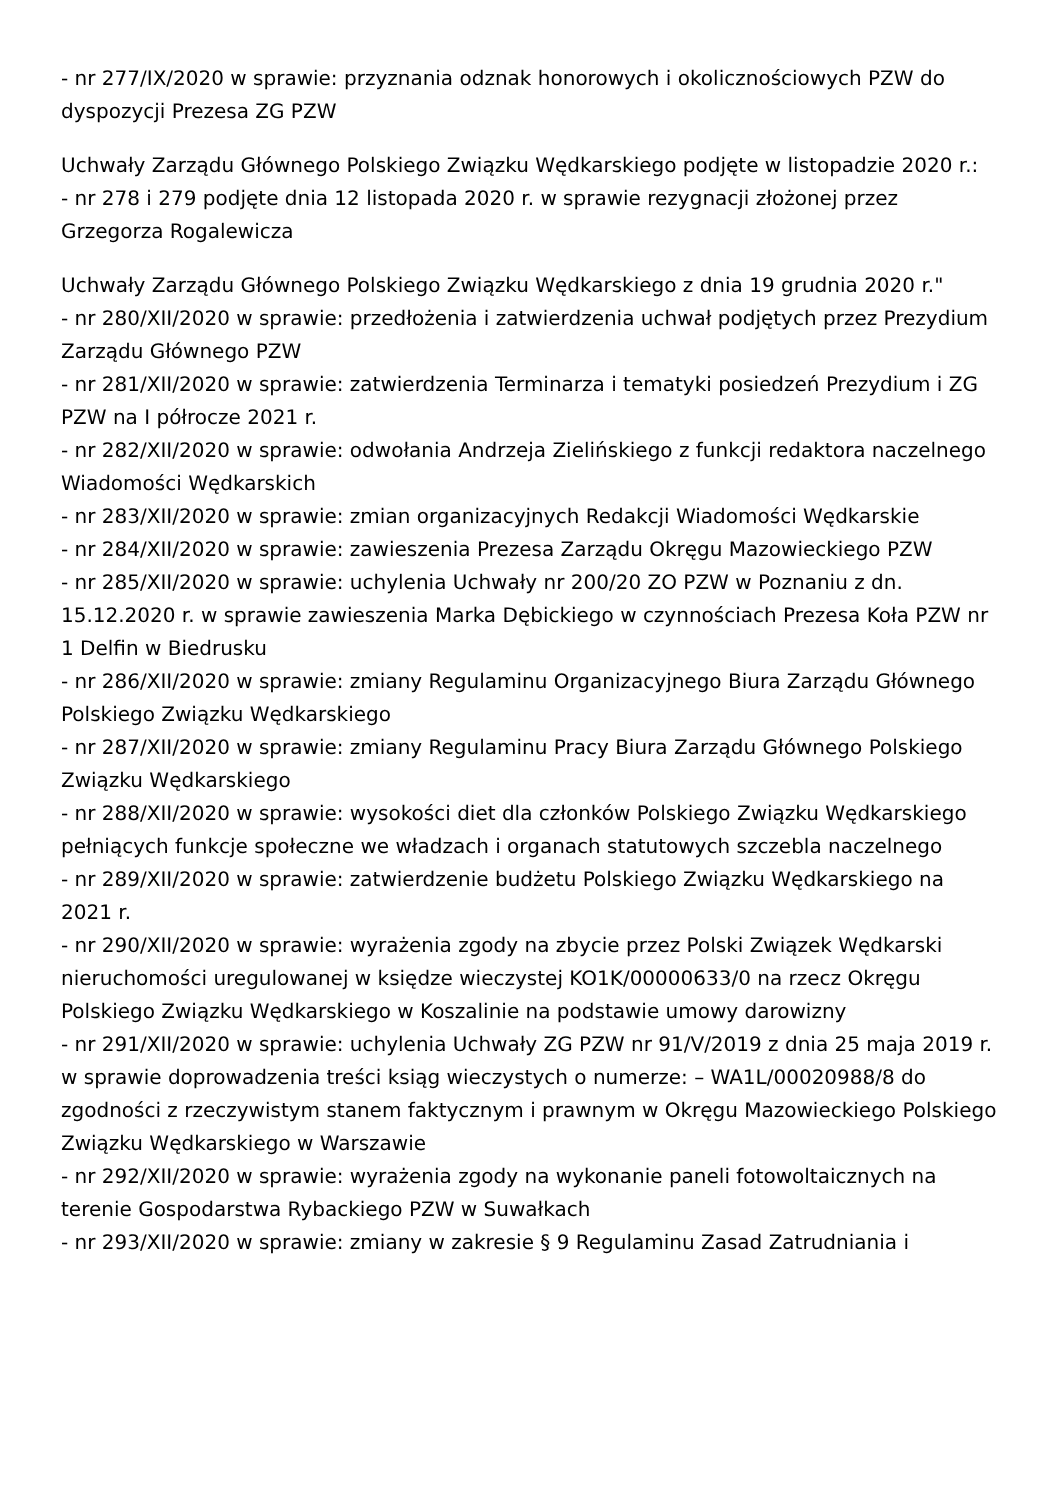- nr 277/IX/2020 w sprawie: przyznania odznak honorowych i okolicznościowych PZW do dyspozycji Prezesa ZG PZW
Uchwały Zarządu Głównego Polskiego Związku Wędkarskiego podjęte w listopadzie 2020 r.:
- nr 278 i 279 podjęte dnia 12 listopada 2020 r. w sprawie rezygnacji złożonej przez Grzegorza Rogalewicza
Uchwały Zarządu Głównego Polskiego Związku Wędkarskiego z dnia 19 grudnia 2020 r."
- nr 280/XII/2020 w sprawie: przedłożenia i zatwierdzenia uchwał podjętych przez Prezydium Zarządu Głównego PZW
- nr 281/XII/2020 w sprawie: zatwierdzenia Terminarza i tematyki posiedzeń Prezydium i ZG PZW na I półrocze 2021 r.
- nr 282/XII/2020 w sprawie: odwołania Andrzeja Zielińskiego z funkcji redaktora naczelnego Wiadomości Wędkarskich
- nr 283/XII/2020 w sprawie: zmian organizacyjnych Redakcji Wiadomości Wędkarskie
- nr 284/XII/2020 w sprawie: zawieszenia Prezesa Zarządu Okręgu Mazowieckiego PZW
- nr 285/XII/2020 w sprawie: uchylenia Uchwały nr 200/20 ZO PZW w Poznaniu z dn. 15.12.2020 r. w sprawie zawieszenia Marka Dębickiego w czynnościach Prezesa Koła PZW nr 1 Delfin w Biedrusku
- nr 286/XII/2020 w sprawie: zmiany Regulaminu Organizacyjnego Biura Zarządu Głównego Polskiego Związku Wędkarskiego
- nr 287/XII/2020 w sprawie: zmiany Regulaminu Pracy Biura Zarządu Głównego Polskiego Związku Wędkarskiego
- nr 288/XII/2020 w sprawie: wysokości diet dla członków Polskiego Związku Wędkarskiego pełniących funkcje społeczne we władzach i organach statutowych szczebla naczelnego
- nr 289/XII/2020 w sprawie: zatwierdzenie budżetu Polskiego Związku Wędkarskiego na 2021 r.
- nr 290/XII/2020 w sprawie: wyrażenia zgody na zbycie przez Polski Związek Wędkarski nieruchomości uregulowanej w księdze wieczystej KO1K/00000633/0 na rzecz Okręgu Polskiego Związku Wędkarskiego w Koszalinie na podstawie umowy darowizny
- nr 291/XII/2020 w sprawie: uchylenia Uchwały ZG PZW nr 91/V/2019 z dnia 25 maja 2019 r. w sprawie doprowadzenia treści ksiąg wieczystych o numerze: – WA1L/00020988/8 do zgodności z rzeczywistym stanem faktycznym i prawnym w Okręgu Mazowieckiego Polskiego Związku Wędkarskiego w Warszawie
- nr 292/XII/2020 w sprawie: wyrażenia zgody na wykonanie paneli fotowoltaicznych na terenie Gospodarstwa Rybackiego PZW w Suwałkach
- nr 293/XII/2020 w sprawie: zmiany w zakresie § 9 Regulaminu Zasad Zatrudniania i